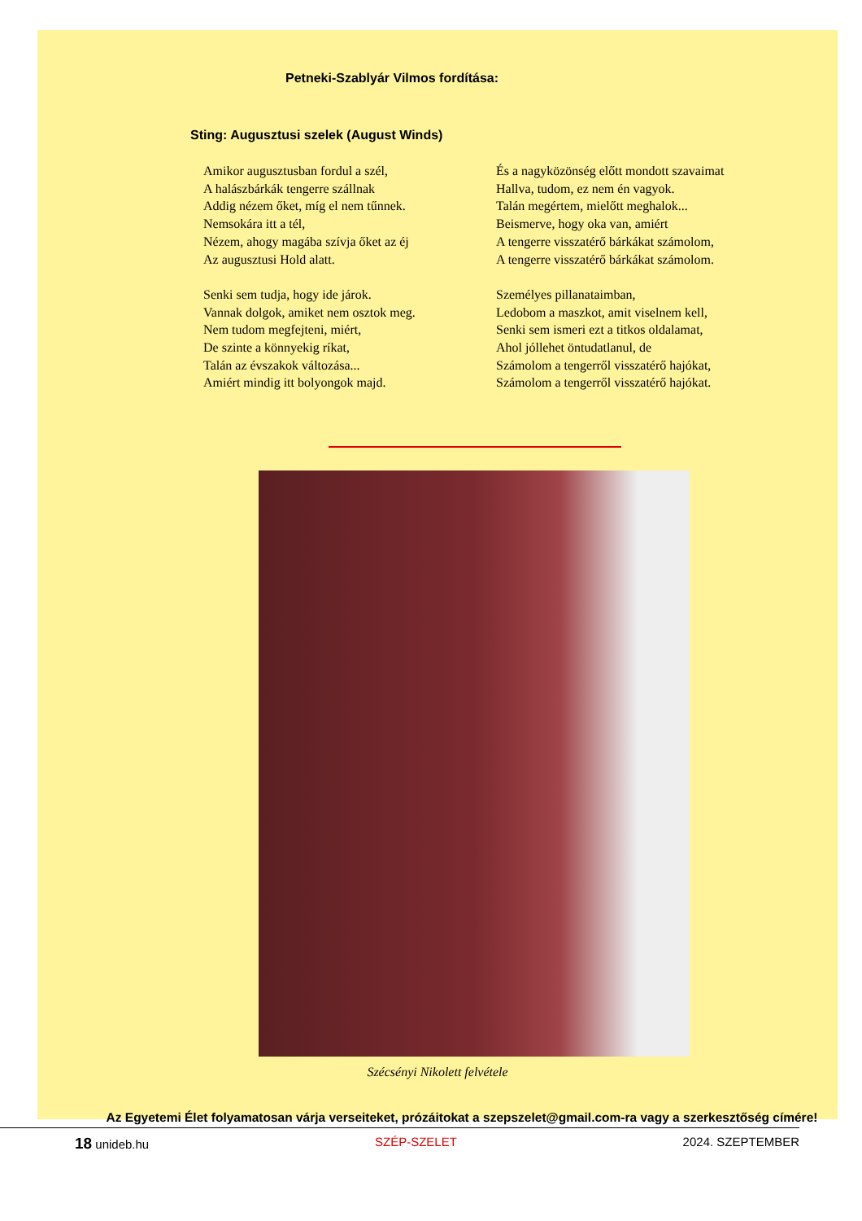Petneki-Szablyár Vilmos fordítása:
Sting: Augusztusi szelek (August Winds)
Amikor augusztusban fordul a szél,
A halászbárkák tengerre szállnak
Addig nézem őket, míg el nem tűnnek.
Nemsokára itt a tél,
Nézem, ahogy magába szívja őket az éj
Az augusztusi Hold alatt.
Senki sem tudja, hogy ide járok.
Vannak dolgok, amiket nem osztok meg.
Nem tudom megfejteni, miért,
De szinte a könnyekig ríkat,
Talán az évszakok változása...
Amiért mindig itt bolyongok majd.
És a nagyközönség előtt mondott szavaimat
Hallva, tudom, ez nem én vagyok.
Talán megértem, mielőtt meghalok...
Beismerve, hogy oka van, amiért
A tengerre visszatérő bárkákat számolom,
A tengerre visszatérő bárkákat számolom.
Személyes pillanataimban,
Ledobom a maszkot, amit viselnem kell,
Senki sem ismeri ezt a titkos oldalamat,
Ahol jóllehet öntudatlanul, de
Számolom a tengerről visszatérő hajókat,
Számolom a tengerről visszatérő hajókat.
Szécsényi Nikolett felvétele
Az Egyetemi Élet folyamatosan várja verseiteket, prózáitokat a szepszelet@gmail.com-ra vagy a szerkesztőség címére!
18 unideb.hu SZÉP-SZELET 2024. SZEPTEMBER